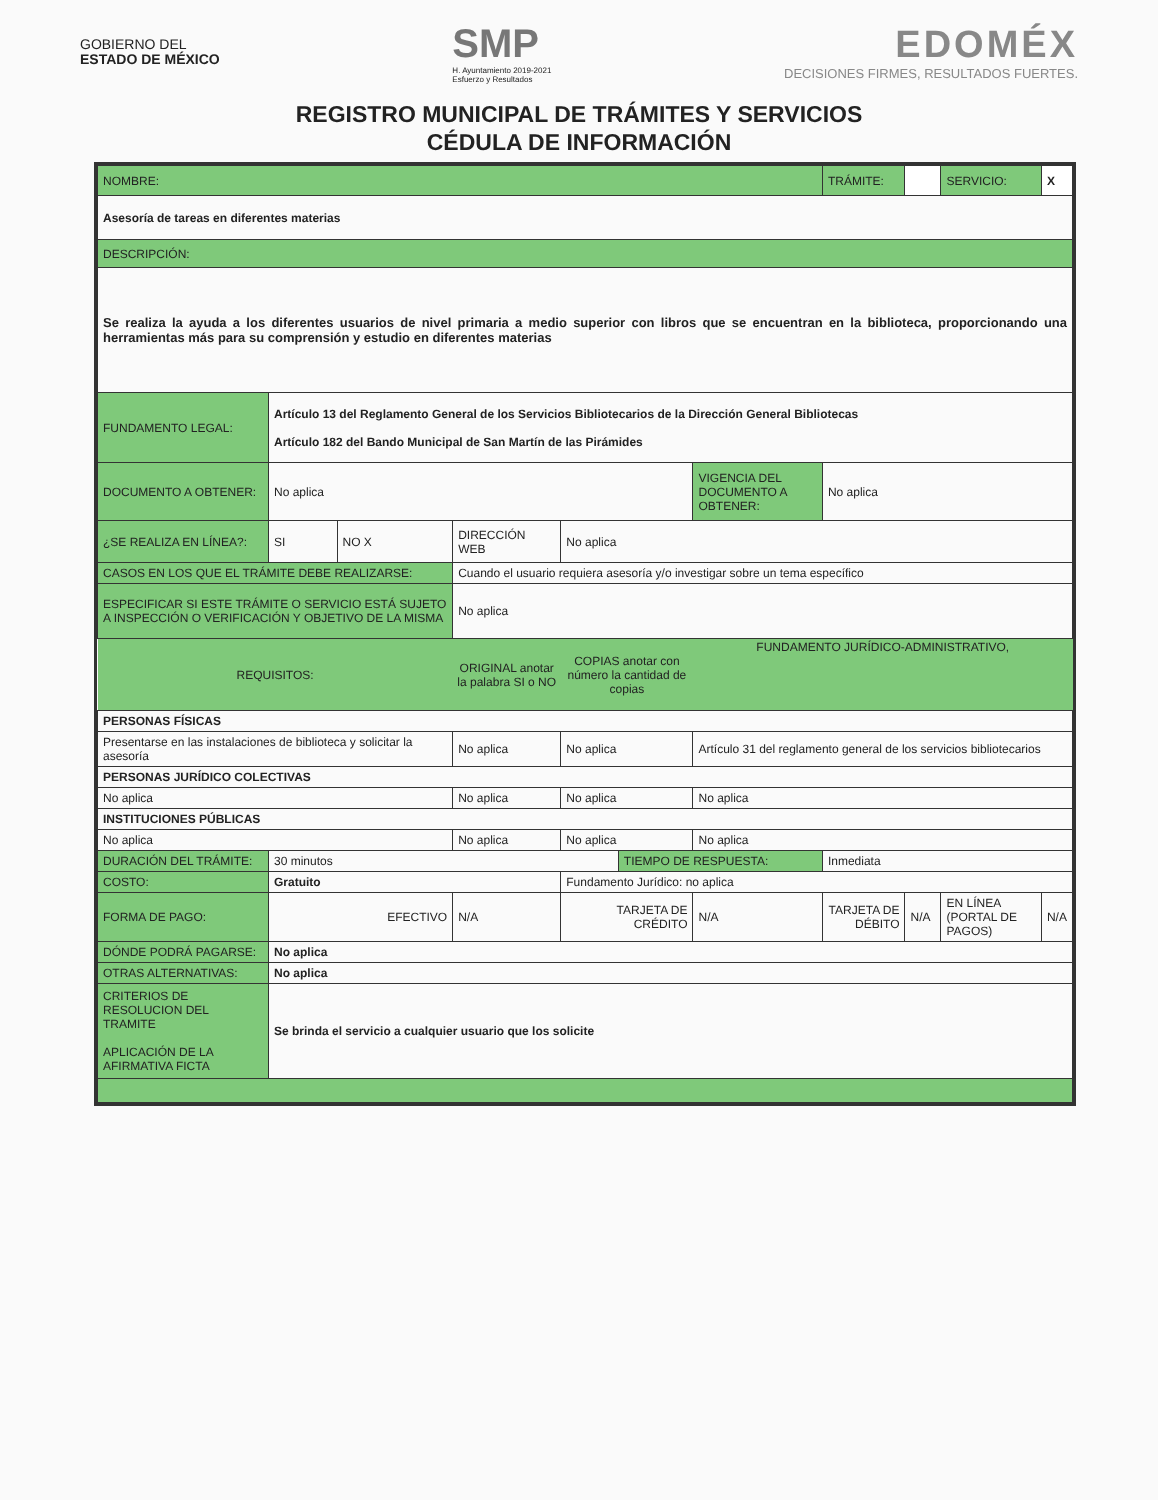GOBIERNO DEL
ESTADO DE MÉXICO
SMP
H. Ayuntamiento 2019-2021
Esfuerzo y Resultados
EDOMÉX
DECISIONES FIRMES, RESULTADOS FUERTES.
REGISTRO MUNICIPAL DE TRÁMITES Y SERVICIOS
CÉDULA DE INFORMACIÓN
| NOMBRE: | | | | | | | | | TRÁMITE: | | SERVICIO: | X |
| Asesoría de tareas en diferentes materias | | | | | | | | | | | | |
| DESCRIPCIÓN: | | | | | | | | | | | | |
| Se realiza la ayuda a los diferentes usuarios de nivel primaria a medio superior con libros que se encuentran en la biblioteca, proporcionando una herramientas más para su comprensión y estudio en diferentes materias | | | | | | | | | | | | |
| FUNDAMENTO LEGAL: | Artículo 13 del Reglamento General de los Servicios Bibliotecarios de la Dirección General Bibliotecas Artículo 182 del Bando Municipal de San Martín de las Pirámides | | | | | | | | | | | |
| DOCUMENTO A OBTENER: | No aplica | | | | | | VIGENCIA DEL DOCUMENTO A OBTENER: | | No aplica | | | |
| ¿SE REALIZA EN LÍNEA?: | SI | NO X | DIRECCIÓN WEB | | No aplica | | | | | | | |
| CASOS EN LOS QUE EL TRÁMITE DEBE REALIZARSE: | | | Cuando el usuario requiera asesoría y/o investigar sobre un tema específico | | | | | | | | | |
| ESPECIFICAR SI ESTE TRÁMITE O SERVICIO ESTÁ SUJETO A INSPECCIÓN O VERIFICACIÓN Y OBJETIVO DE LA MISMA | | | No aplica | | | | | | | | | |
| REQUISITOS: | | | | ORIGINAL anotar la palabra SI o NO | COPIAS anotar con número la cantidad de copias | | FUNDAMENTO JURÍDICO-ADMINISTRATIVO, | | | | | |
| PERSONAS FÍSICAS | | | | | | | | | | | | |
| Presentarse en las instalaciones de biblioteca y solicitar la asesoría | | | | No aplica | No aplica | | Artículo 31 del reglamento general de los servicios bibliotecarios | | | | | |
| PERSONAS JURÍDICO COLECTIVAS | | | | | | | | | | | | |
| No aplica | | | | No aplica | No aplica | | No aplica | | | | | |
| INSTITUCIONES PÚBLICAS | | | | | | | | | | | | |
| No aplica | | | | No aplica | No aplica | | No aplica | | | | | |
| DURACIÓN DEL TRÁMITE: | 30 minutos | | | | | TIEMPO DE RESPUESTA: | | Inmediata | | | | |
| COSTO: | Gratuito | | | | Fundamento Jurídico: no aplica | | | | | | | |
| FORMA DE PAGO: | EFECTIVO | | | N/A | TARJETA DE CRÉDITO | | N/A | TARJETA DE DÉBITO | | N/A | EN LÍNEA (PORTAL DE PAGOS) | N/A |
| DÓNDE PODRÁ PAGARSE: | No aplica | | | | | | | | | | | |
| OTRAS ALTERNATIVAS: | No aplica | | | | | | | | | | | |
| CRITERIOS DE RESOLUCION DEL TRAMITE APLICACIÓN DE LA AFIRMATIVA FICTA | Se brinda el servicio a cualquier usuario que los solicite | | | | | | | | | | | |